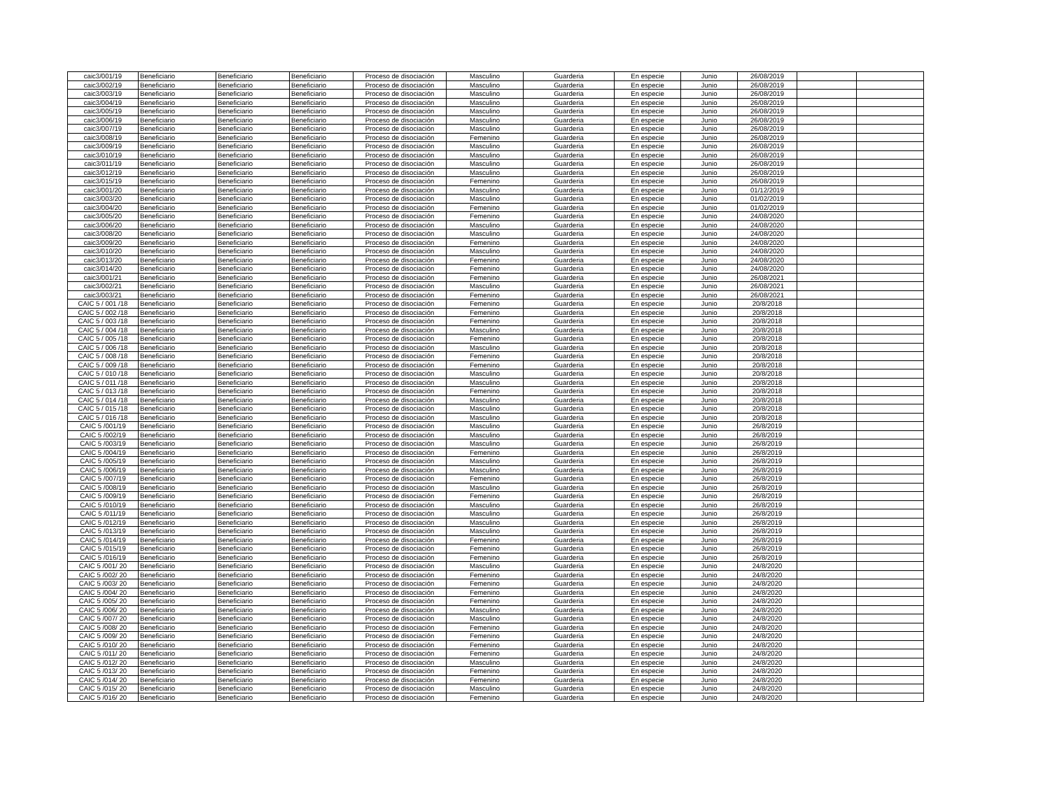| caic3/001/19 | Beneficiario | Beneficiario | Beneficiario | Proceso de disociación | Masculino | Guarderia | En especie | Junio | 26/08/2019 | | |
| caic3/002/19 | Beneficiario | Beneficiario | Beneficiario | Proceso de disociación | Masculino | Guarderia | En especie | Junio | 26/08/2019 | | |
| caic3/003/19 | Beneficiario | Beneficiario | Beneficiario | Proceso de disociación | Masculino | Guarderia | En especie | Junio | 26/08/2019 | | |
| caic3/004/19 | Beneficiario | Beneficiario | Beneficiario | Proceso de disociación | Masculino | Guarderia | En especie | Junio | 26/08/2019 | | |
| caic3/005/19 | Beneficiario | Beneficiario | Beneficiario | Proceso de disociación | Masculino | Guarderia | En especie | Junio | 26/08/2019 | | |
| caic3/006/19 | Beneficiario | Beneficiario | Beneficiario | Proceso de disociación | Masculino | Guarderia | En especie | Junio | 26/08/2019 | | |
| caic3/007/19 | Beneficiario | Beneficiario | Beneficiario | Proceso de disociación | Masculino | Guarderia | En especie | Junio | 26/08/2019 | | |
| caic3/008/19 | Beneficiario | Beneficiario | Beneficiario | Proceso de disociación | Femenino | Guarderia | En especie | Junio | 26/08/2019 | | |
| caic3/009/19 | Beneficiario | Beneficiario | Beneficiario | Proceso de disociación | Masculino | Guarderia | En especie | Junio | 26/08/2019 | | |
| caic3/010/19 | Beneficiario | Beneficiario | Beneficiario | Proceso de disociación | Masculino | Guarderia | En especie | Junio | 26/08/2019 | | |
| caic3/011/19 | Beneficiario | Beneficiario | Beneficiario | Proceso de disociación | Masculino | Guarderia | En especie | Junio | 26/08/2019 | | |
| caic3/012/19 | Beneficiario | Beneficiario | Beneficiario | Proceso de disociación | Masculino | Guarderia | En especie | Junio | 26/08/2019 | | |
| caic3/015/19 | Beneficiario | Beneficiario | Beneficiario | Proceso de disociación | Femenino | Guarderia | En especie | Junio | 26/08/2019 | | |
| caic3/001/20 | Beneficiario | Beneficiario | Beneficiario | Proceso de disociación | Masculino | Guarderia | En especie | Junio | 01/12/2019 | | |
| caic3/003/20 | Beneficiario | Beneficiario | Beneficiario | Proceso de disociación | Masculino | Guarderia | En especie | Junio | 01/02/2019 | | |
| caic3/004/20 | Beneficiario | Beneficiario | Beneficiario | Proceso de disociación | Femenino | Guarderia | En especie | Junio | 01/02/2019 | | |
| caic3/005/20 | Beneficiario | Beneficiario | Beneficiario | Proceso de disociación | Femenino | Guarderia | En especie | Junio | 24/08/2020 | | |
| caic3/006/20 | Beneficiario | Beneficiario | Beneficiario | Proceso de disociación | Masculino | Guarderia | En especie | Junio | 24/08/2020 | | |
| caic3/008/20 | Beneficiario | Beneficiario | Beneficiario | Proceso de disociación | Masculino | Guarderia | En especie | Junio | 24/08/2020 | | |
| caic3/009/20 | Beneficiario | Beneficiario | Beneficiario | Proceso de disociación | Femenino | Guarderia | En especie | Junio | 24/08/2020 | | |
| caic3/010/20 | Beneficiario | Beneficiario | Beneficiario | Proceso de disociación | Masculino | Guarderia | En especie | Junio | 24/08/2020 | | |
| caic3/013/20 | Beneficiario | Beneficiario | Beneficiario | Proceso de disociación | Femenino | Guarderia | En especie | Junio | 24/08/2020 | | |
| caic3/014/20 | Beneficiario | Beneficiario | Beneficiario | Proceso de disociación | Femenino | Guarderia | En especie | Junio | 24/08/2020 | | |
| caic3/001/21 | Beneficiario | Beneficiario | Beneficiario | Proceso de disociación | Femenino | Guarderia | En especie | Junio | 26/08/2021 | | |
| caic3/002/21 | Beneficiario | Beneficiario | Beneficiario | Proceso de disociación | Masculino | Guarderia | En especie | Junio | 26/08/2021 | | |
| caic3/003/21 | Beneficiario | Beneficiario | Beneficiario | Proceso de disociación | Femenino | Guarderia | En especie | Junio | 26/08/2021 | | |
| CAIC 5 / 001 /18 | Beneficiario | Beneficiario | Beneficiario | Proceso de disociación | Femenino | Guarderia | En especie | Junio | 20/8/2018 | | |
| CAIC 5 / 002 /18 | Beneficiario | Beneficiario | Beneficiario | Proceso de disociación | Femenino | Guarderia | En especie | Junio | 20/8/2018 | | |
| CAIC 5 / 003 /18 | Beneficiario | Beneficiario | Beneficiario | Proceso de disociación | Femenino | Guarderia | En especie | Junio | 20/8/2018 | | |
| CAIC 5 / 004 /18 | Beneficiario | Beneficiario | Beneficiario | Proceso de disociación | Masculino | Guarderia | En especie | Junio | 20/8/2018 | | |
| CAIC 5 / 005 /18 | Beneficiario | Beneficiario | Beneficiario | Proceso de disociación | Femenino | Guarderia | En especie | Junio | 20/8/2018 | | |
| CAIC 5 / 006 /18 | Beneficiario | Beneficiario | Beneficiario | Proceso de disociación | Masculino | Guarderia | En especie | Junio | 20/8/2018 | | |
| CAIC 5 / 008 /18 | Beneficiario | Beneficiario | Beneficiario | Proceso de disociación | Femenino | Guarderia | En especie | Junio | 20/8/2018 | | |
| CAIC 5 / 009 /18 | Beneficiario | Beneficiario | Beneficiario | Proceso de disociación | Femenino | Guarderia | En especie | Junio | 20/8/2018 | | |
| CAIC 5 / 010 /18 | Beneficiario | Beneficiario | Beneficiario | Proceso de disociación | Masculino | Guarderia | En especie | Junio | 20/8/2018 | | |
| CAIC 5 / 011 /18 | Beneficiario | Beneficiario | Beneficiario | Proceso de disociación | Masculino | Guarderia | En especie | Junio | 20/8/2018 | | |
| CAIC 5 / 013 /18 | Beneficiario | Beneficiario | Beneficiario | Proceso de disociación | Femenino | Guarderia | En especie | Junio | 20/8/2018 | | |
| CAIC 5 / 014 /18 | Beneficiario | Beneficiario | Beneficiario | Proceso de disociación | Masculino | Guarderia | En especie | Junio | 20/8/2018 | | |
| CAIC 5 / 015 /18 | Beneficiario | Beneficiario | Beneficiario | Proceso de disociación | Masculino | Guarderia | En especie | Junio | 20/8/2018 | | |
| CAIC 5 / 016 /18 | Beneficiario | Beneficiario | Beneficiario | Proceso de disociación | Masculino | Guarderia | En especie | Junio | 20/8/2018 | | |
| CAIC 5 /001/19 | Beneficiario | Beneficiario | Beneficiario | Proceso de disociación | Masculino | Guarderia | En especie | Junio | 26/8/2019 | | |
| CAIC 5 /002/19 | Beneficiario | Beneficiario | Beneficiario | Proceso de disociación | Masculino | Guarderia | En especie | Junio | 26/8/2019 | | |
| CAIC 5 /003/19 | Beneficiario | Beneficiario | Beneficiario | Proceso de disociación | Masculino | Guarderia | En especie | Junio | 26/8/2019 | | |
| CAIC 5 /004/19 | Beneficiario | Beneficiario | Beneficiario | Proceso de disociación | Femenino | Guarderia | En especie | Junio | 26/8/2019 | | |
| CAIC 5 /005/19 | Beneficiario | Beneficiario | Beneficiario | Proceso de disociación | Masculino | Guarderia | En especie | Junio | 26/8/2019 | | |
| CAIC 5 /006/19 | Beneficiario | Beneficiario | Beneficiario | Proceso de disociación | Masculino | Guarderia | En especie | Junio | 26/8/2019 | | |
| CAIC 5 /007/19 | Beneficiario | Beneficiario | Beneficiario | Proceso de disociación | Femenino | Guarderia | En especie | Junio | 26/8/2019 | | |
| CAIC 5 /008/19 | Beneficiario | Beneficiario | Beneficiario | Proceso de disociación | Masculino | Guarderia | En especie | Junio | 26/8/2019 | | |
| CAIC 5 /009/19 | Beneficiario | Beneficiario | Beneficiario | Proceso de disociación | Femenino | Guarderia | En especie | Junio | 26/8/2019 | | |
| CAIC 5 /010/19 | Beneficiario | Beneficiario | Beneficiario | Proceso de disociación | Masculino | Guarderia | En especie | Junio | 26/8/2019 | | |
| CAIC 5 /011/19 | Beneficiario | Beneficiario | Beneficiario | Proceso de disociación | Masculino | Guarderia | En especie | Junio | 26/8/2019 | | |
| CAIC 5 /012/19 | Beneficiario | Beneficiario | Beneficiario | Proceso de disociación | Masculino | Guarderia | En especie | Junio | 26/8/2019 | | |
| CAIC 5 /013/19 | Beneficiario | Beneficiario | Beneficiario | Proceso de disociación | Masculino | Guarderia | En especie | Junio | 26/8/2019 | | |
| CAIC 5 /014/19 | Beneficiario | Beneficiario | Beneficiario | Proceso de disociación | Femenino | Guarderia | En especie | Junio | 26/8/2019 | | |
| CAIC 5 /015/19 | Beneficiario | Beneficiario | Beneficiario | Proceso de disociación | Femenino | Guarderia | En especie | Junio | 26/8/2019 | | |
| CAIC 5 /016/19 | Beneficiario | Beneficiario | Beneficiario | Proceso de disociación | Femenino | Guarderia | En especie | Junio | 26/8/2019 | | |
| CAIC 5 /001/ 20 | Beneficiario | Beneficiario | Beneficiario | Proceso de disociación | Masculino | Guarderia | En especie | Junio | 24/8/2020 | | |
| CAIC 5 /002/ 20 | Beneficiario | Beneficiario | Beneficiario | Proceso de disociación | Femenino | Guarderia | En especie | Junio | 24/8/2020 | | |
| CAIC 5 /003/ 20 | Beneficiario | Beneficiario | Beneficiario | Proceso de disociación | Femenino | Guarderia | En especie | Junio | 24/8/2020 | | |
| CAIC 5 /004/ 20 | Beneficiario | Beneficiario | Beneficiario | Proceso de disociación | Femenino | Guarderia | En especie | Junio | 24/8/2020 | | |
| CAIC 5 /005/ 20 | Beneficiario | Beneficiario | Beneficiario | Proceso de disociación | Femenino | Guarderia | En especie | Junio | 24/8/2020 | | |
| CAIC 5 /006/ 20 | Beneficiario | Beneficiario | Beneficiario | Proceso de disociación | Masculino | Guarderia | En especie | Junio | 24/8/2020 | | |
| CAIC 5 /007/ 20 | Beneficiario | Beneficiario | Beneficiario | Proceso de disociación | Masculino | Guarderia | En especie | Junio | 24/8/2020 | | |
| CAIC 5 /008/ 20 | Beneficiario | Beneficiario | Beneficiario | Proceso de disociación | Femenino | Guarderia | En especie | Junio | 24/8/2020 | | |
| CAIC 5 /009/ 20 | Beneficiario | Beneficiario | Beneficiario | Proceso de disociación | Femenino | Guarderia | En especie | Junio | 24/8/2020 | | |
| CAIC 5 /010/ 20 | Beneficiario | Beneficiario | Beneficiario | Proceso de disociación | Femenino | Guarderia | En especie | Junio | 24/8/2020 | | |
| CAIC 5 /011/ 20 | Beneficiario | Beneficiario | Beneficiario | Proceso de disociación | Femenino | Guarderia | En especie | Junio | 24/8/2020 | | |
| CAIC 5 /012/ 20 | Beneficiario | Beneficiario | Beneficiario | Proceso de disociación | Masculino | Guarderia | En especie | Junio | 24/8/2020 | | |
| CAIC 5 /013/ 20 | Beneficiario | Beneficiario | Beneficiario | Proceso de disociación | Femenino | Guarderia | En especie | Junio | 24/8/2020 | | |
| CAIC 5 /014/ 20 | Beneficiario | Beneficiario | Beneficiario | Proceso de disociación | Femenino | Guarderia | En especie | Junio | 24/8/2020 | | |
| CAIC 5 /015/ 20 | Beneficiario | Beneficiario | Beneficiario | Proceso de disociación | Masculino | Guarderia | En especie | Junio | 24/8/2020 | | |
| CAIC 5 /016/ 20 | Beneficiario | Beneficiario | Beneficiario | Proceso de disociación | Femenino | Guarderia | En especie | Junio | 24/8/2020 | | |